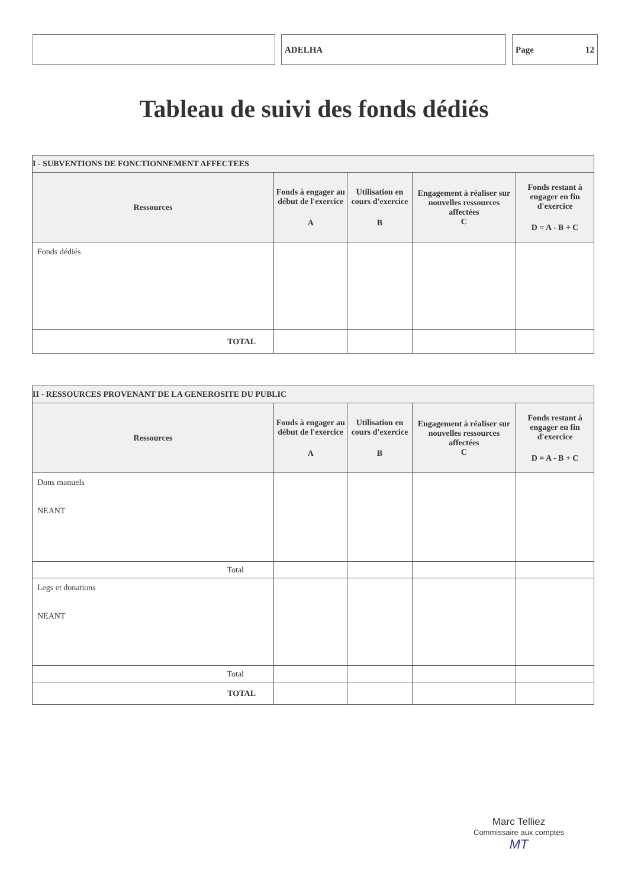ADELHA Page 12
Tableau de suivi des fonds dédiés
| I - SUBVENTIONS DE FONCTIONNEMENT AFFECTEES | | | | |
| --- | --- | --- | --- | --- |
| Ressources | Fonds à engager au début de l'exercice A | Utilisation en cours d'exercice B | Engagement à réaliser sur nouvelles ressources affectées C | Fonds restant à engager en fin d'exercice D = A - B + C |
| Fonds dédiés | | | | |
| TOTAL | | | | |
| II - RESSOURCES PROVENANT DE LA GENEROSITE DU PUBLIC | | | | |
| --- | --- | --- | --- | --- |
| Ressources | Fonds à engager au début de l'exercice A | Utilisation en cours d'exercice B | Engagement à réaliser sur nouvelles ressources affectées C | Fonds restant à engager en fin d'exercice D = A - B + C |
| Dons manuels NEANT | | | | |
| Total | | | | |
| Legs et donations NEANT | | | | |
| Total | | | | |
| TOTAL | | | | |
Marc Telliez
Commissaire aux comptes
MT